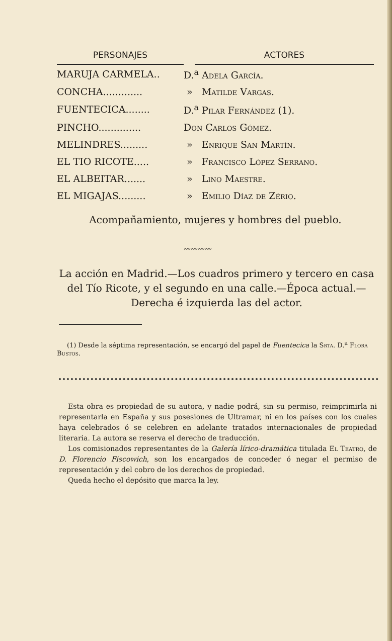| PERSONAJES | | ACTORES |
| --- | --- | --- |
| MARUJA CARMELA.. | D.<sup>a</sup> Adela García. | |
| CONCHA............. | » Matilde Vargas. | |
| FUENTECICA........ | D.<sup>a</sup> Pilar Fernández (1). | |
| PINCHO.............. | Don Carlos Gómez. | |
| MELINDRES......... | » Enrique San Martín. | |
| EL TIO RICOTE..... | » Francisco López Serrano. | |
| EL ALBEITAR....... | » Lino Maestre. | |
| EL MIGAJAS......... | » Emilio Díaz de Zério. | |
Acompañamiento, mujeres y hombres del pueblo.
〰〰〰〰
La acción en Madrid.—Los cuadros primero y tercero en casa del Tío Ricote, y el segundo en una calle.—Época actual.—Derecha é izquierda las del actor.
(1) Desde la séptima representación, se encargó del papel de Fuentecica la Srta. D.<sup>a</sup> Flora Bustos.
Esta obra es propiedad de su autora, y nadie podrá, sin su permiso, reimprimirla ni representarla en España y sus posesiones de Ultramar, ni en los países con los cuales haya celebrados ó se celebren en adelante tratados internacionales de propiedad literaria. La autora se reserva el derecho de traducción.
Los comisionados representantes de la Galería lírico-dramática titulada El Teatro, de D. Florencio Fiscowich, son los encargados de conceder ó negar el permiso de representación y del cobro de los derechos de propiedad.
Queda hecho el depósito que marca la ley.